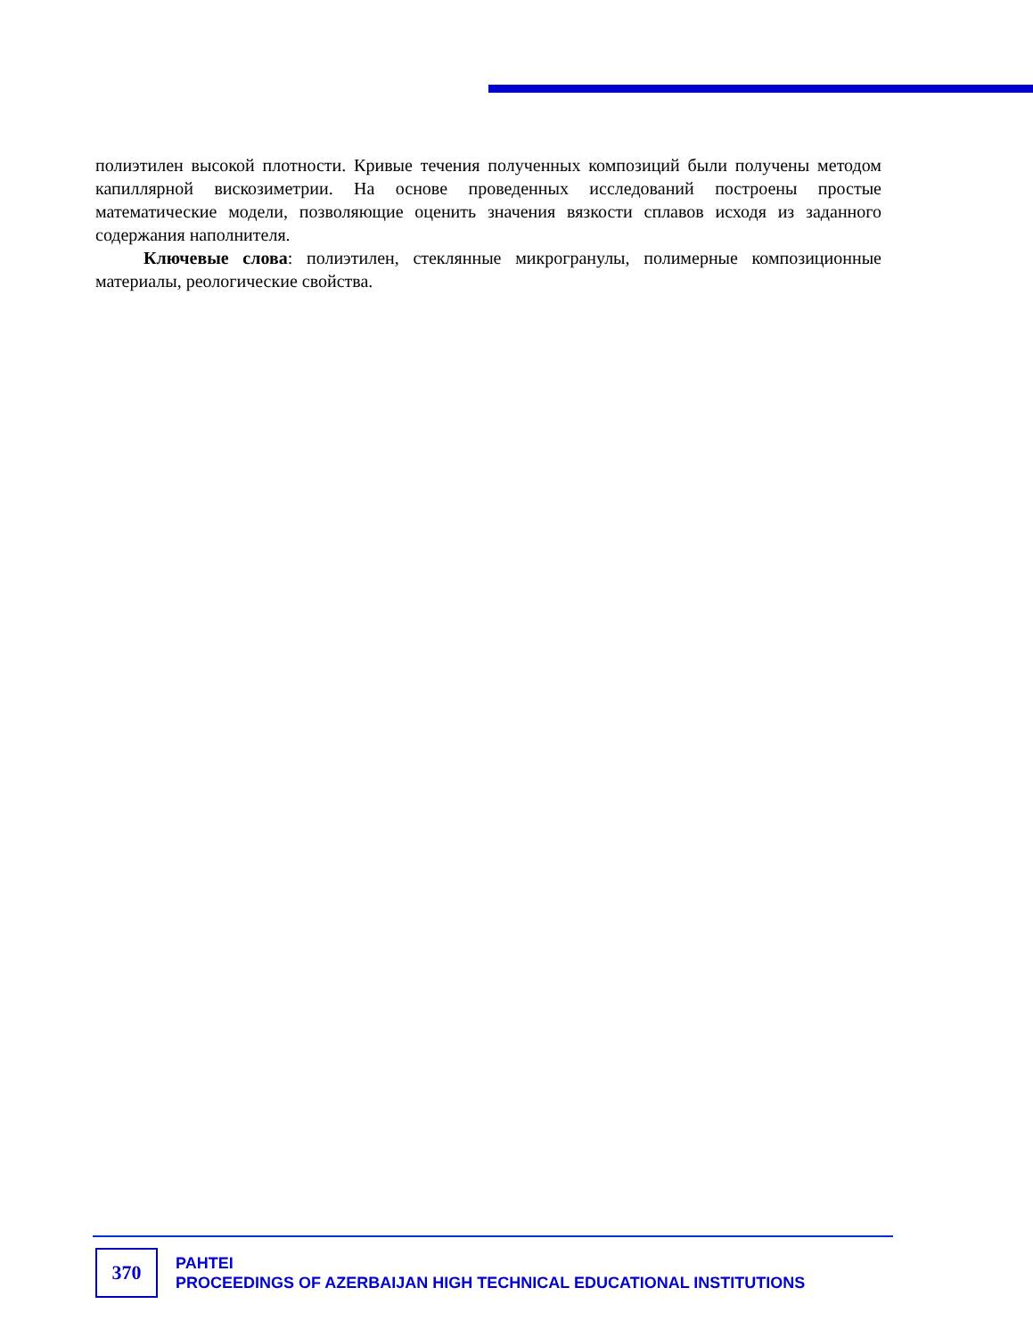полиэтилен высокой плотности. Кривые течения полученных композиций были получены методом капиллярной вискозиметрии. На основе проведенных исследований построены простые математические модели, позволяющие оценить значения вязкости сплавов исходя из заданного содержания наполнителя.
Ключевые слова: полиэтилен, стеклянные микрогранулы, полимерные композиционные материалы, реологические свойства.
370
PAHTEI
PROCEEDINGS OF AZERBAIJAN HIGH TECHNICAL EDUCATIONAL INSTITUTIONS